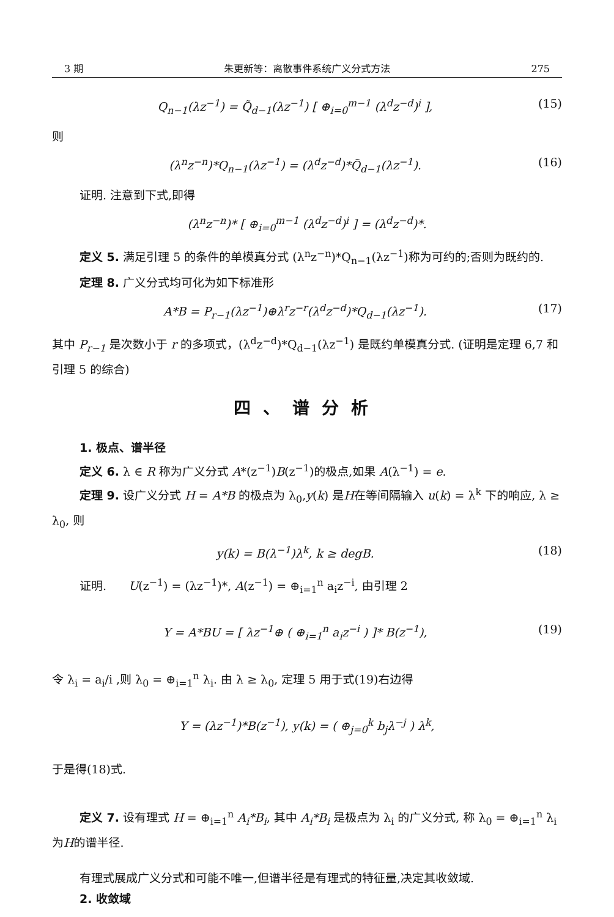3 期 朱更新等：离散事件系统广义分式方法 275
Q<sub>n−1</sub>(λz<sup>−1</sup>) = Q̃<sub>d−1</sub>(λz<sup>−1</sup>) [ ⊕<sub>i=0</sub><sup>m−1</sup> (λ<sup>d</sup>z<sup>−d</sup>)<sup>i</sup> ], (15)
则
(λ<sup>n</sup>z<sup>−n</sup>)*Q<sub>n−1</sub>(λz<sup>−1</sup>) = (λ<sup>d</sup>z<sup>−d</sup>)*Q̃<sub>d−1</sub>(λz<sup>−1</sup>). (16)
证明. 注意到下式,即得
(λ<sup>n</sup>z<sup>−n</sup>)* [ ⊕<sub>i=0</sub><sup>m−1</sup> (λ<sup>d</sup>z<sup>−d</sup>)<sup>i</sup> ] = (λ<sup>d</sup>z<sup>−d</sup>)*.
定义 5. 满足引理 5 的条件的单模真分式 (λ<sup>n</sup>z<sup>−n</sup>)*Q<sub>n−1</sub>(λz<sup>−1</sup>)称为可约的;否则为既约的.
定理 8. 广义分式均可化为如下标准形
A*B = P<sub>r−1</sub>(λz<sup>−1</sup>)⊕λ<sup>r</sup>z<sup>−r</sup>(λ<sup>d</sup>z<sup>−d</sup>)*Q<sub>d−1</sub>(λz<sup>−1</sup>). (17)
其中 P<sub>r−1</sub> 是次数小于 r 的多项式，(λ<sup>d</sup>z<sup>−d</sup>)*Q<sub>d−1</sub>(λz<sup>−1</sup>) 是既约单模真分式. (证明是定理 6,7 和引理 5 的综合)
四、谱分析
1. 极点、谱半径
定义 6. λ ∈ R 称为广义分式 A*(z<sup>−1</sup>)B(z<sup>−1</sup>)的极点,如果 A(λ<sup>−1</sup>) = e.
定理 9. 设广义分式 H = A*B 的极点为 λ<sub>0</sub>,y(k) 是H在等间隔输入 u(k) = λ<sup>k</sup> 下的响应, λ ≥ λ<sub>0</sub>, 则
y(k) = B(λ<sup>−1</sup>)λ<sup>k</sup>, k ≥ degB. (18)
证明. U(z<sup>−1</sup>) = (λz<sup>−1</sup>)*, A(z<sup>−1</sup>) = ⊕<sub>i=1</sub><sup>n</sup> a<sub>i</sub>z<sup>−i</sup>, 由引理 2
Y = A*BU = [ λz<sup>−1</sup>⊕ ( ⊕<sub>i=1</sub><sup>n</sup> a<sub>i</sub>z<sup>−i</sup> ) ]* B(z<sup>−1</sup>), (19)
令 λ<sub>i</sub> = a<sub>i</sub>/i ,则 λ<sub>0</sub> = ⊕<sub>i=1</sub><sup>n</sup> λ<sub>i</sub>. 由 λ ≥ λ<sub>0</sub>, 定理 5 用于式(19)右边得
Y = (λz<sup>−1</sup>)*B(z<sup>−1</sup>), y(k) = ( ⊕<sub>j=0</sub><sup>k</sup> b<sub>j</sub>λ<sup>−j</sup> ) λ<sup>k</sup>,
于是得(18)式.
定义 7. 设有理式 H = ⊕<sub>i=1</sub><sup>n</sup> A<sub>i</sub>*B<sub>i</sub>, 其中 A<sub>i</sub>*B<sub>i</sub> 是极点为 λ<sub>i</sub> 的广义分式, 称 λ<sub>0</sub> = ⊕<sub>i=1</sub><sup>n</sup> λ<sub>i</sub> 为H的谱半径.
有理式展成广义分式和可能不唯一,但谱半径是有理式的特征量,决定其收敛域.
2. 收敛域